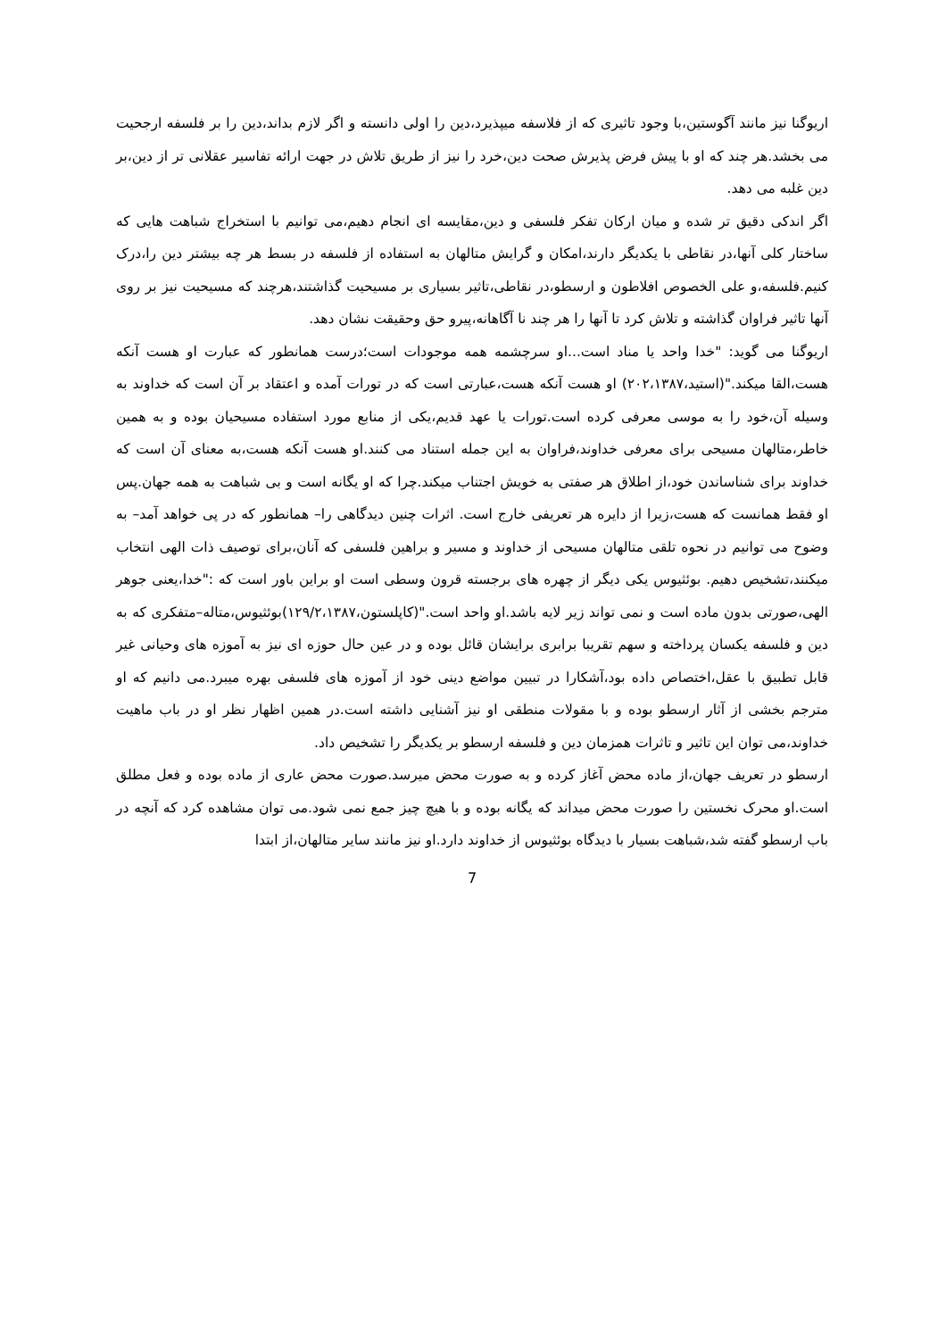اریوگنا نیز مانند آگوستین،با وجود تاثیری که از فلاسفه میپذیرد،دین را اولی دانسته و اگر لازم بداند،دین را بر فلسفه ارجحیت می بخشد.هر چند که او با پیش فرض پذیرش صحت دین،خرد را نیز از طریق تلاش در جهت ارائه تفاسیر عقلانی تر از دین،بر دین غلبه می دهد.
اگر اندکی دقیق تر شده و میان ارکان تفکر فلسفی و دین،مقایسه ای انجام دهیم،می توانیم با استخراج شباهت هایی که ساختار کلی آنها،در نقاطی با یکدیگر دارند،امکان و گرایش متالهان به استفاده از فلسفه در بسط هر چه بیشتر دین را،درک کنیم.فلسفه،و علی الخصوص افلاطون و ارسطو،در نقاطی،تاثیر بسیاری بر مسیحیت گذاشتند،هرچند که مسیحیت نیز بر روی آنها تاثیر فراوان گذاشته و تلاش کرد تا آنها را هر چند نا آگاهانه،پیرو حق وحقیقت نشان دهد.
اریوگنا می گوید: "خدا واحد یا مناد است...او سرچشمه همه موجودات است؛درست همانطور که عبارت او هست آنکه هست،القا میکند."(استید،۲۰۲،۱۳۸۷) او هست آنکه هست،عبارتی است که در تورات آمده و اعتقاد بر آن است که خداوند به وسیله آن،خود را به موسی معرفی کرده است.تورات یا عهد قدیم،یکی از منابع مورد استفاده مسیحیان بوده و به همین خاطر،متالهان مسیحی برای معرفی خداوند،فراوان به این جمله استناد می کنند.او هست آنکه هست،به معنای آن است که خداوند برای شناساندن خود،از اطلاق هر صفتی به خویش اجتناب میکند.چرا که او یگانه است و بی شباهت به همه جهان.پس او فقط همانست که هست،زیرا از دایره هر تعریفی خارج است. اثرات چنین دیدگاهی را– همانطور که در پی خواهد آمد– به وضوح می توانیم در نحوه تلقی متالهان مسیحی از خداوند و مسیر و براهین فلسفی که آنان،برای توصیف ذات الهی انتخاب میکنند،تشخیص دهیم. بوئثیوس یکی دیگر از چهره های برجسته قرون وسطی است او براین باور است که :"خدا،یعنی جوهر الهی،صورتی بدون ماده است و نمی تواند زیر لایه باشد.او واحد است."(کاپلستون،۱۲۹/۲،۱۳۸۷)بوئثیوس،متاله–متفکری که به دین و فلسفه یکسان پرداخته و سهم تقریبا برابری برایشان قائل بوده و در عین حال حوزه ای نیز به آموزه های وحیانی غیر قابل تطبیق با عقل،اختصاص داده بود،آشکارا در تبیین مواضع دینی خود از آموزه های فلسفی بهره میبرد.می دانیم که او مترجم بخشی از آثار ارسطو بوده و با مقولات منطقی او نیز آشنایی داشته است.در همین اظهار نظر او در باب ماهیت خداوند،می توان این تاثیر و تاثرات همزمان دین و فلسفه ارسطو بر یکدیگر را تشخیص داد.
ارسطو در تعریف جهان،از ماده محض آغاز کرده و به صورت محض میرسد.صورت محض عاری از ماده بوده و فعل مطلق است.او محرک نخستین را صورت محض میداند که یگانه بوده و با هیچ چیز جمع نمی شود.می توان مشاهده کرد که آنچه در باب ارسطو گفته شد،شباهت بسیار با دیدگاه بوئثیوس از خداوند دارد.او نیز مانند سایر متالهان،از ابتدا
7